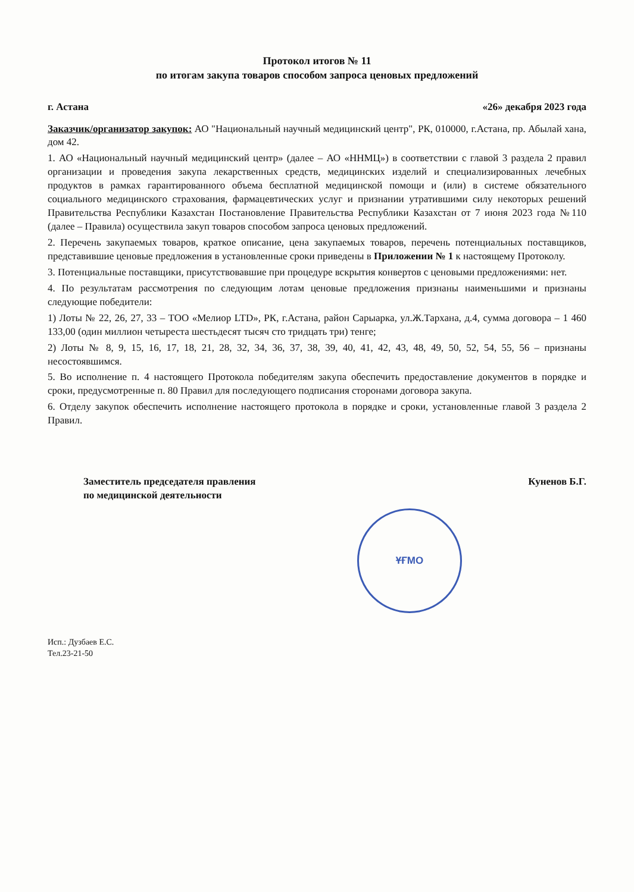Протокол итогов № 11
по итогам закупа товаров способом запроса ценовых предложений
г. Астана «26» декабря 2023 года
Заказчик/организатор закупок: АО "Национальный научный медицинский центр", РК, 010000, г.Астана, пр. Абылай хана, дом 42.
1. АО «Национальный научный медицинский центр» (далее – АО «ННМЦ») в соответствии с главой 3 раздела 2 правил организации и проведения закупа лекарственных средств, медицинских изделий и специализированных лечебных продуктов в рамках гарантированного объема бесплатной медицинской помощи и (или) в системе обязательного социального медицинского страхования, фармацевтических услуг и признании утратившими силу некоторых решений Правительства Республики Казахстан Постановление Правительства Республики Казахстан от 7 июня 2023 года №110 (далее – Правила) осуществила закуп товаров способом запроса ценовых предложений.
2. Перечень закупаемых товаров, краткое описание, цена закупаемых товаров, перечень потенциальных поставщиков, представившие ценовые предложения в установленные сроки приведены в Приложении № 1 к настоящему Протоколу.
3. Потенциальные поставщики, присутствовавшие при процедуре вскрытия конвертов с ценовыми предложениями: нет.
4. По результатам рассмотрения по следующим лотам ценовые предложения признаны наименьшими и признаны следующие победители:
1) Лоты № 22, 26, 27, 33 – ТОО «Мелиор LTD», РК, г.Астана, район Сарыарка, ул.Ж.Тархана, д.4, сумма договора – 1 460 133,00 (один миллион четыреста шестьдесят тысяч сто тридцать три) тенге;
2) Лоты № 8, 9, 15, 16, 17, 18, 21, 28, 32, 34, 36, 37, 38, 39, 40, 41, 42, 43, 48, 49, 50, 52, 54, 55, 56 – признаны несостоявшимся.
5. Во исполнение п. 4 настоящего Протокола победителям закупа обеспечить предоставление документов в порядке и сроки, предусмотренные п. 80 Правил для последующего подписания сторонами договора закупа.
6. Отделу закупок обеспечить исполнение настоящего протокола в порядке и сроки, установленные главой 3 раздела 2 Правил.
Заместитель председателя правления
по медицинской деятельности Куненов Б.Г.
ҰҒМО
Исп.: Дузбаев Е.С.
Тел.23-21-50